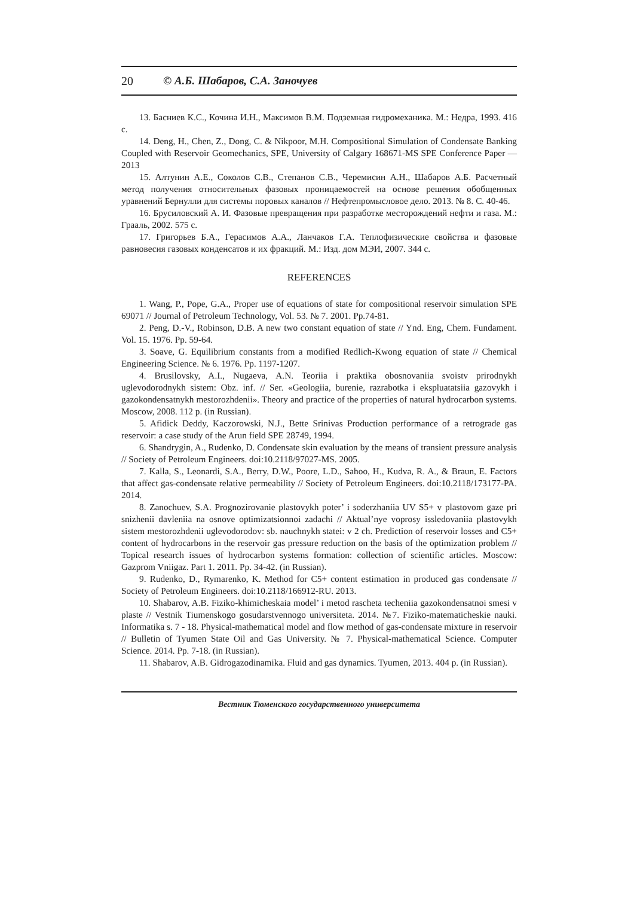20 © А.Б. Шабаров, С.А. Заночуев
13. Басниев К.С., Кочина И.Н., Максимов В.М. Подземная гидромеханика. М.: Недра, 1993. 416 с.
14. Deng, H., Chen, Z., Dong, C. & Nikpoor, M.H. Compositional Simulation of Condensate Banking Coupled with Reservoir Geomechanics, SPE, University of Calgary 168671-MS SPE Conference Paper — 2013
15. Алтунин А.Е., Соколов С.В., Степанов С.В., Черемисин А.Н., Шабаров А.Б. Расчетный метод получения относительных фазовых проницаемостей на основе решения обобщенных уравнений Бернулли для системы поровых каналов // Нефтепромысловое дело. 2013. № 8. С. 40-46.
16. Брусиловский А. И. Фазовые превращения при разработке месторождений нефти и газа. М.: Грааль, 2002. 575 с.
17. Григорьев Б.А., Герасимов А.А., Ланчаков Г.А. Теплофизические свойства и фазовые равновесия газовых конденсатов и их фракций. М.: Изд. дом МЭИ, 2007. 344 с.
REFERENCES
1. Wang, P., Pope, G.A., Proper use of equations of state for compositional reservoir simulation SPE 69071 // Journal of Petroleum Technology, Vol. 53. № 7. 2001. Pp.74-81.
2. Peng, D.-V., Robinson, D.B. A new two constant equation of state // Ynd. Eng, Chem. Fundament. Vol. 15. 1976. Pp. 59-64.
3. Soave, G. Equilibrium constants from a modified Redlich-Kwong equation of state // Chemical Engineering Science. № 6. 1976. Pp. 1197-1207.
4. Brusilovsky, A.I., Nugaeva, A.N. Teoriia i praktika obosnovaniia svoistv prirodnykh uglevodorodnykh sistem: Obz. inf. // Ser. «Geologiia, burenie, razrabotka i ekspluatatsiia gazovykh i gazokondensatnykh mestorozhdenii». Theory and practice of the properties of natural hydrocarbon systems. Moscow, 2008. 112 p. (in Russian).
5. Afidick Deddy, Kaczorowski, N.J., Bette Srinivas Production performance of a retrograde gas reservoir: a case study of the Arun field SPE 28749, 1994.
6. Shandrygin, A., Rudenko, D. Condensate skin evaluation by the means of transient pressure analysis // Society of Petroleum Engineers. doi:10.2118/97027-MS. 2005.
7. Kalla, S., Leonardi, S.A., Berry, D.W., Poore, L.D., Sahoo, H., Kudva, R. A., & Braun, E. Factors that affect gas-condensate relative permeability // Society of Petroleum Engineers. doi:10.2118/173177-PA. 2014.
8. Zanochuev, S.A. Prognozirovanie plastovykh poter’ i soderzhaniia UV S5+ v plastovom gaze pri snizhenii davleniia na osnove optimizatsionnoi zadachi // Aktual’nye voprosy issledovaniia plastovykh sistem mestorozhdenii uglevodorodov: sb. nauchnykh statei: v 2 ch. Prediction of reservoir losses and C5+ content of hydrocarbons in the reservoir gas pressure reduction on the basis of the optimization problem // Topical research issues of hydrocarbon systems formation: collection of scientific articles. Moscow: Gazprom Vniigaz. Part 1. 2011. Pp. 34-42. (in Russian).
9. Rudenko, D., Rymarenko, K. Method for C5+ content estimation in produced gas condensate // Society of Petroleum Engineers. doi:10.2118/166912-RU. 2013.
10. Shabarov, A.B. Fiziko-khimicheskaia model’ i metod rascheta techeniia gazokondensatnoi smesi v plaste // Vestnik Tiumenskogo gosudarstvennogo universiteta. 2014. №7. Fiziko-matematicheskie nauki. Informatika s. 7 - 18. Physical-mathematical model and flow method of gas-condensate mixture in reservoir // Bulletin of Tyumen State Oil and Gas University. № 7. Physical-mathematical Science. Computer Science. 2014. Pp. 7-18. (in Russian).
11. Shabarov, A.B. Gidrogazodinamika. Fluid and gas dynamics. Tyumen, 2013. 404 p. (in Russian).
Вестник Тюменского государственного университета